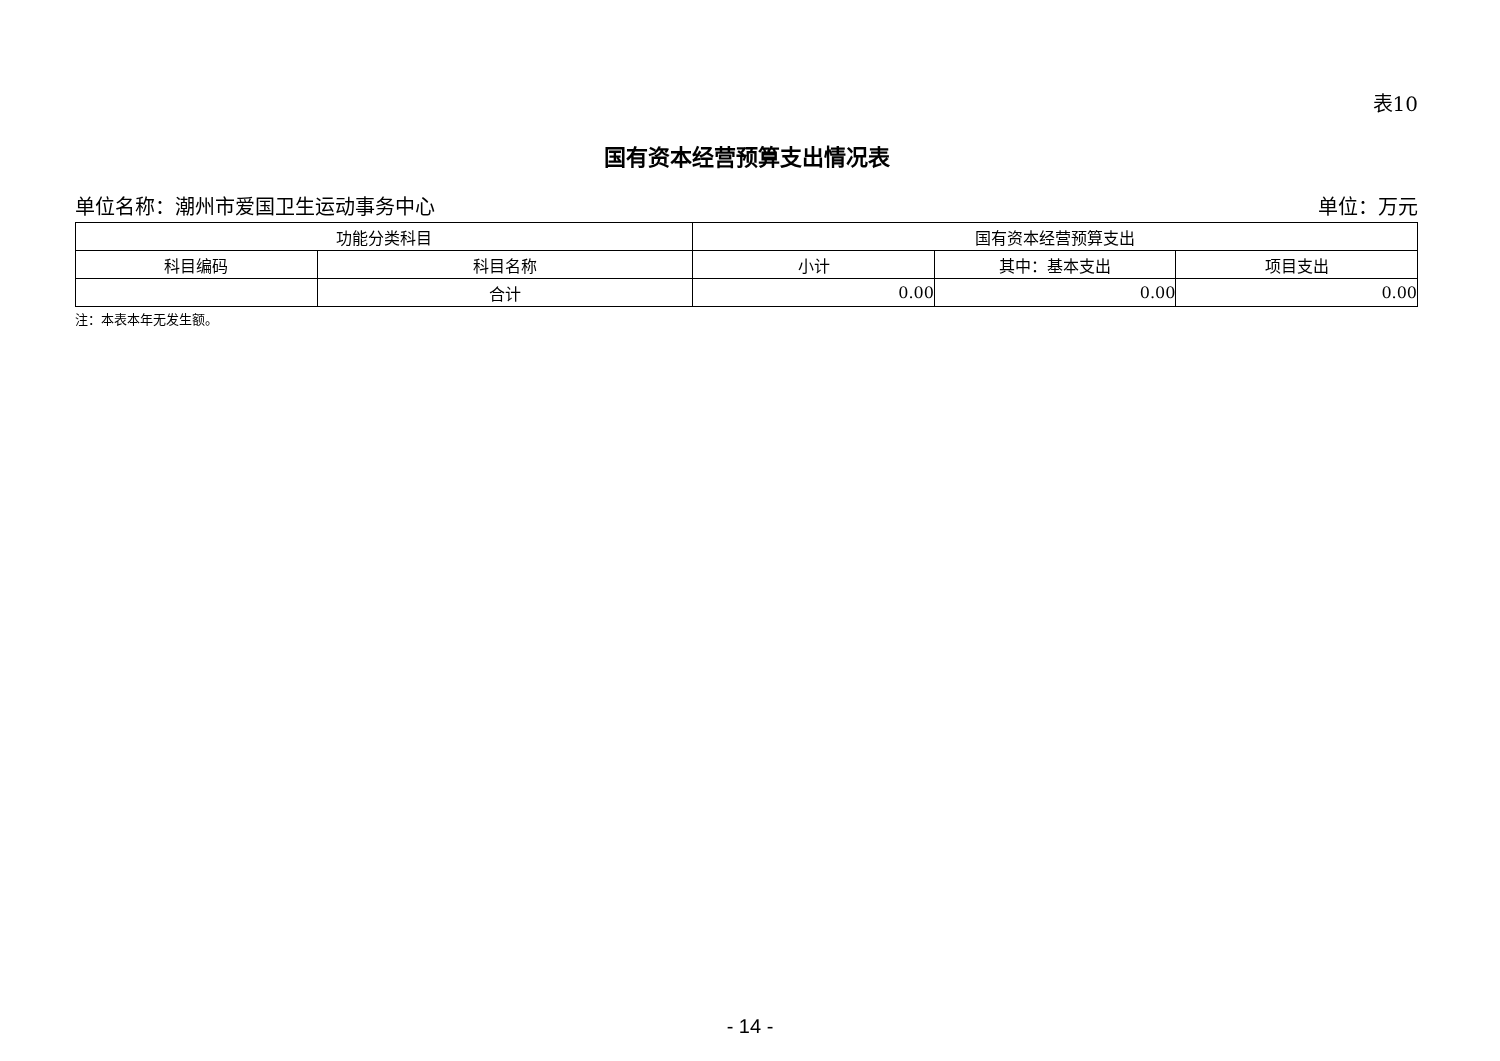表10
国有资本经营预算支出情况表
单位名称：潮州市爱国卫生运动事务中心 单位：万元
| 功能分类科目 | | 国有资本经营预算支出 | | |
| --- | --- | --- | --- | --- |
| 科目编码 | 科目名称 | 小计 | 其中：基本支出 | 项目支出 |
| | 合计 | 0.00 | 0.00 | 0.00 |
注：本表本年无发生额。
- 14 -